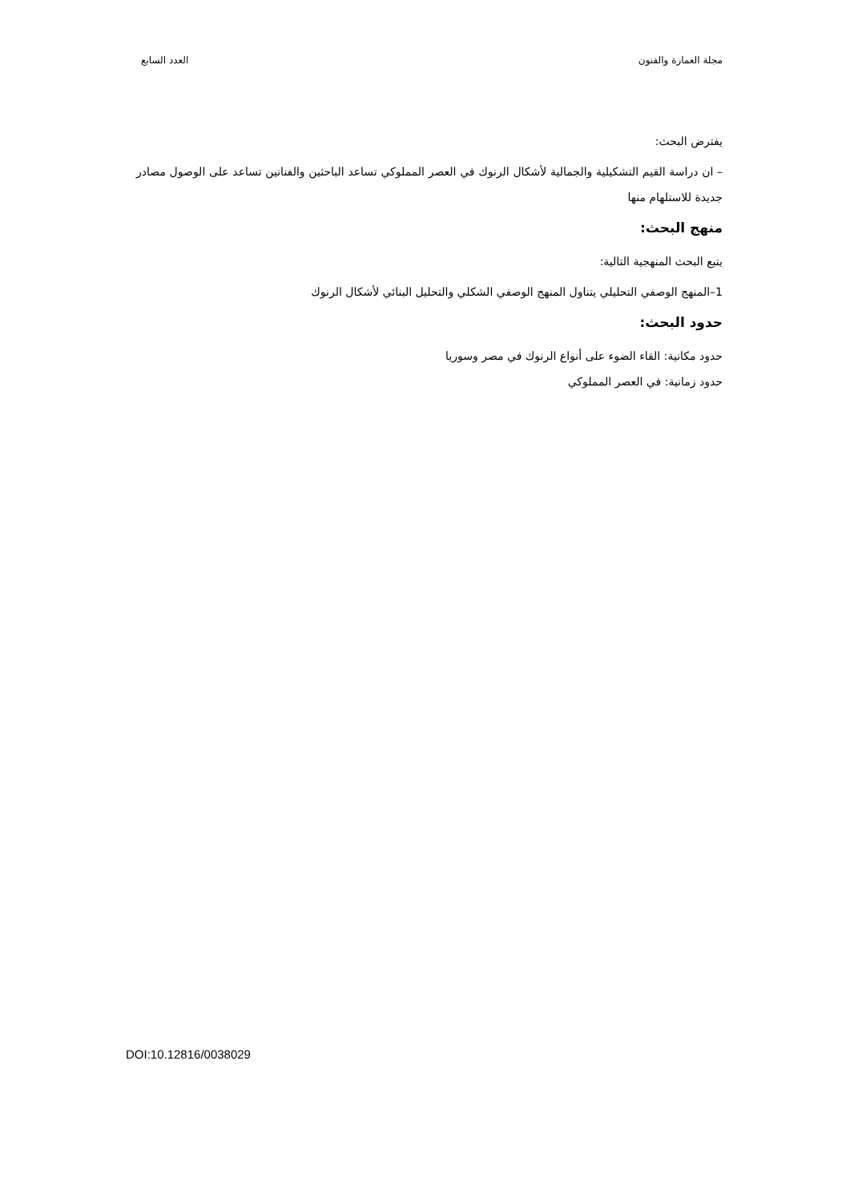مجلة العمارة والفنون العدد السابع
يفترض البحث:
– ان دراسة القيم التشكيلية والجمالية لأشكال الرنوك في العصر المملوكي تساعد الباحثين والفنانين تساعد على الوصول مصادر جديدة للاستلهام منها
منهج البحث:
يتبع البحث المنهجية التالية:
1–المنهج الوصفي التحليلي يتناول المنهج الوصفي الشكلي والتحليل البنائي لأشكال الرنوك
حدود البحث:
حدود مكانية: القاء الضوء على أنواع الرنوك في مصر وسوريا
حدود زمانية: في العصر المملوكي
DOI:10.12816/0038029